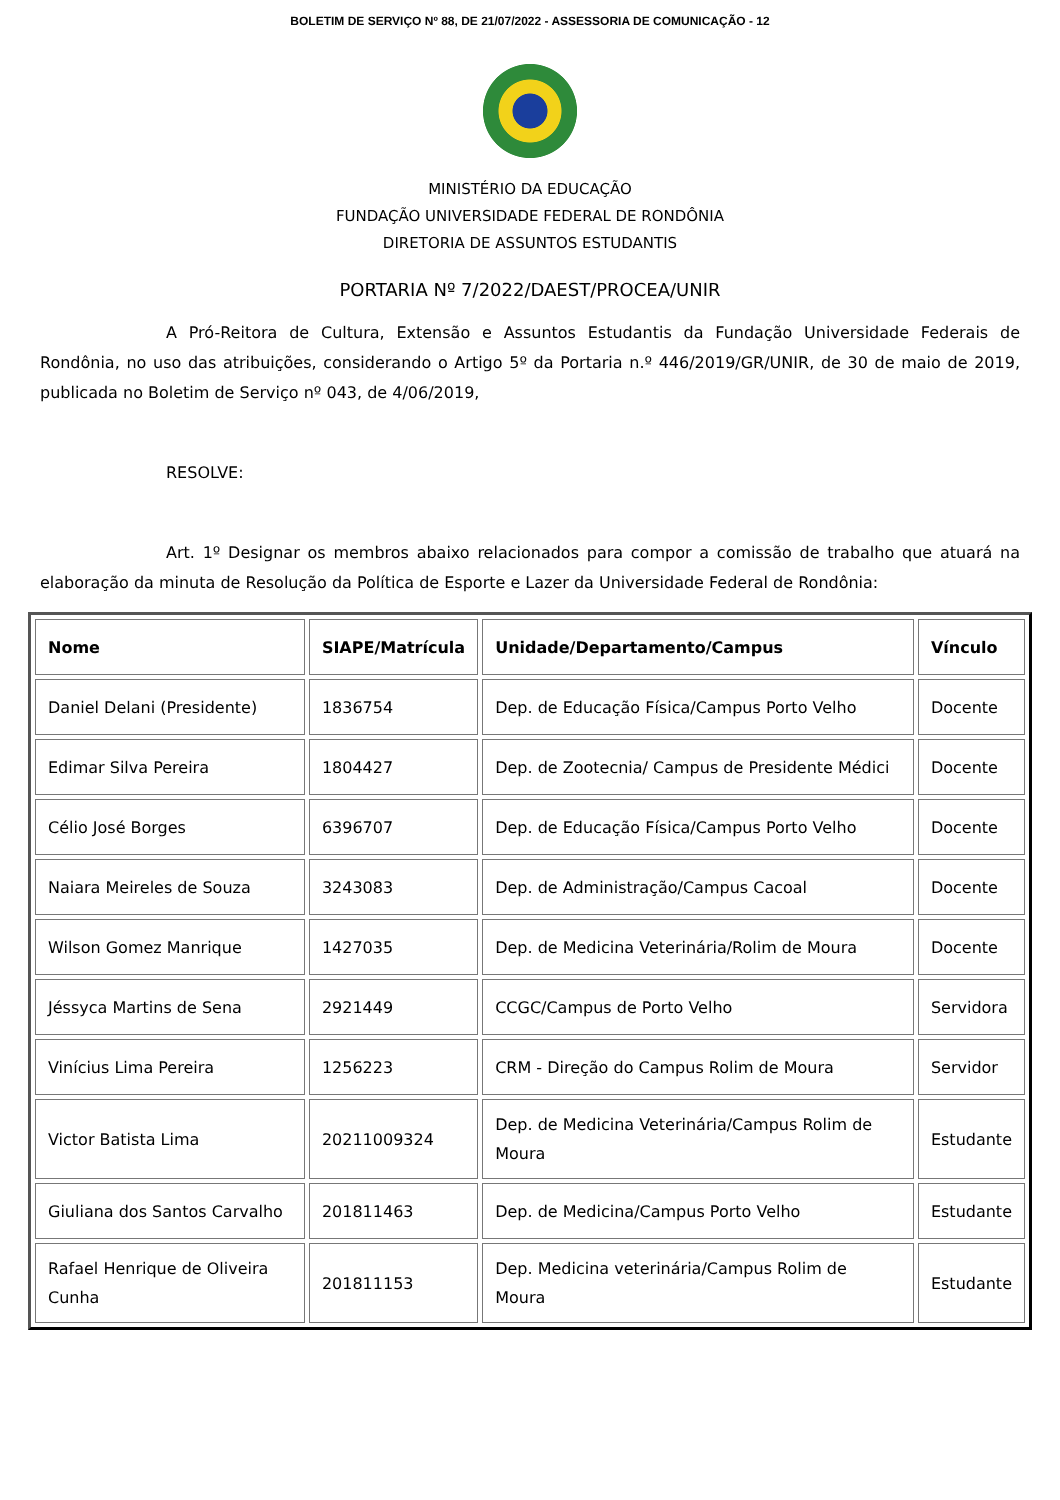BOLETIM DE SERVIÇO Nº 88, DE 21/07/2022 - ASSESSORIA DE COMUNICAÇÃO - 12
MINISTÉRIO DA EDUCAÇÃO
FUNDAÇÃO UNIVERSIDADE FEDERAL DE RONDÔNIA
DIRETORIA DE ASSUNTOS ESTUDANTIS
PORTARIA Nº 7/2022/DAEST/PROCEA/UNIR
A Pró-Reitora de Cultura, Extensão e Assuntos Estudantis da Fundação Universidade Federais de Rondônia, no uso das atribuições, considerando o Artigo 5º da Portaria n.º 446/2019/GR/UNIR, de 30 de maio de 2019, publicada no Boletim de Serviço nº 043, de 4/06/2019,
RESOLVE:
Art. 1º Designar os membros abaixo relacionados para compor a comissão de trabalho que atuará na elaboração da minuta de Resolução da Política de Esporte e Lazer da Universidade Federal de Rondônia:
| Nome | SIAPE/Matrícula | Unidade/Departamento/Campus | Vínculo |
| --- | --- | --- | --- |
| Daniel Delani (Presidente) | 1836754 | Dep. de Educação Física/Campus Porto Velho | Docente |
| Edimar Silva Pereira | 1804427 | Dep. de Zootecnia/ Campus de Presidente Médici | Docente |
| Célio José Borges | 6396707 | Dep. de Educação Física/Campus Porto Velho | Docente |
| Naiara Meireles de Souza | 3243083 | Dep. de Administração/Campus Cacoal | Docente |
| Wilson Gomez Manrique | 1427035 | Dep. de Medicina Veterinária/Rolim de Moura | Docente |
| Jéssyca Martins de Sena | 2921449 | CCGC/Campus de Porto Velho | Servidora |
| Vinícius Lima Pereira | 1256223 | CRM - Direção do Campus Rolim de Moura | Servidor |
| Victor Batista Lima | 20211009324 | Dep. de Medicina Veterinária/Campus Rolim de Moura | Estudante |
| Giuliana dos Santos Carvalho | 201811463 | Dep. de Medicina/Campus Porto Velho | Estudante |
| Rafael Henrique de Oliveira Cunha | 201811153 | Dep. Medicina veterinária/Campus Rolim de Moura | Estudante |